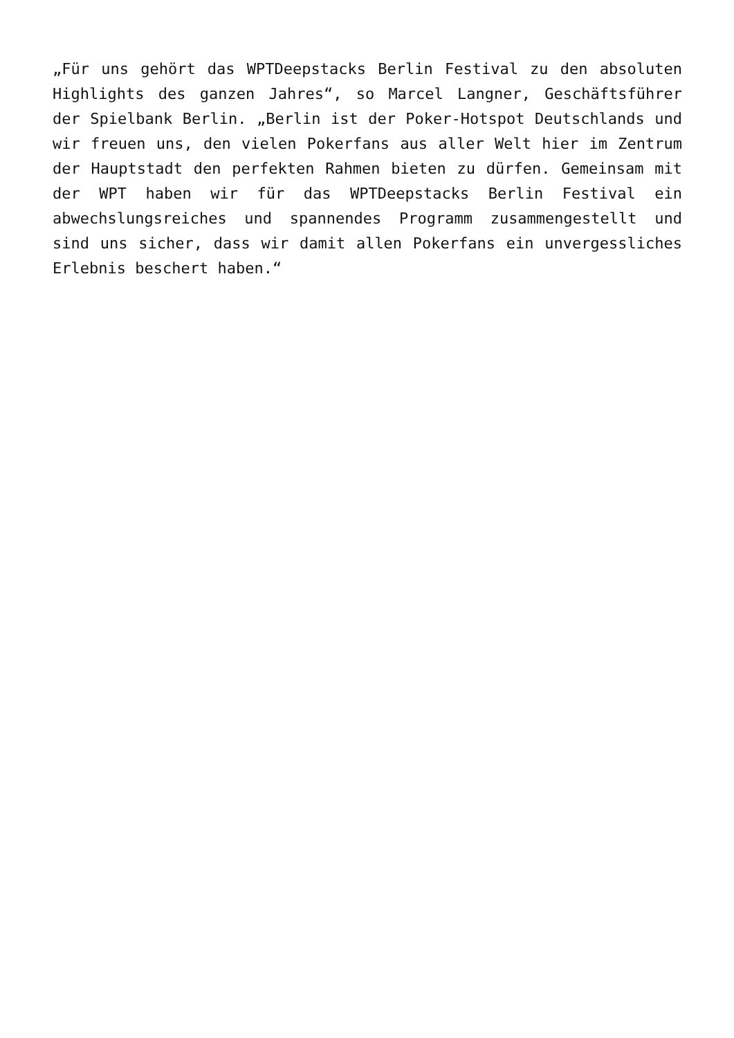„Für uns gehört das WPTDeepstacks Berlin Festival zu den absoluten Highlights des ganzen Jahres“, so Marcel Langner, Geschäftsführer der Spielbank Berlin. „Berlin ist der Poker-Hotspot Deutschlands und wir freuen uns, den vielen Pokerfans aus aller Welt hier im Zentrum der Hauptstadt den perfekten Rahmen bieten zu dürfen. Gemeinsam mit der WPT haben wir für das WPTDeepstacks Berlin Festival ein abwechslungsreiches und spannendes Programm zusammengestellt und sind uns sicher, dass wir damit allen Pokerfans ein unvergessliches Erlebnis beschert haben.“